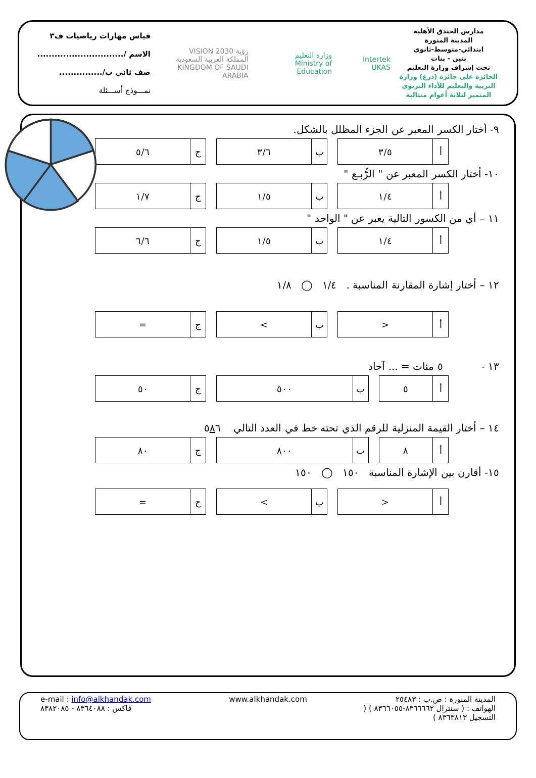مدارس الخندق الأهلية
المدينة المنورة
ابتدائي-متوسط-ثانوي
بنين - بنات
تحت إشراف وزارة التعليم
الحائزة على جائزة (درع) وزارة التربية والتعليم للأداء التربوي المتميز لثلاثة أعوام متتالية
Intertek UKAS وزارة التعليم
Ministry of Education رؤية VISION 2030
المملكة العربية السعودية
KINGDOM OF SAUDI ARABIA
قياس مهارات رياضيات ف٣
الاسم /..............................
صف ثاني ب/...............
نمـــوذج أســـئلة
٩- أختار الكسر المعبر عن الجزء المظلل بالشكل.
| أ | ٣/٥ | | ب | ٣/٦ | | ج | ٥/٦ |
١٠- أختار الكسر المعبر عن " الرُّبـع "
| أ | ١/٤ | | ب | ١/٥ | | ج | ١/٧ |
١١ – أي من الكسور التالية يعبر عن " الواحد "
| أ | ١/٤ | | ب | ١/٥ | | ج | ٦/٦ |
١٢ – أختار إشارة المقارنة المناسبة . ١/٤ ◯ ١/٨
| أ | < | | ب | > | | ج | = |
١٣ - ٥ مئات = ... آحاد
| أ | ٥ | | ب | ٥٠٠ | | ج | ٥٠ |
١٤ – أختار القيمة المنزلية للرقم الذي تحته خط في العدد التالي ٥٨٦
| أ | ٨ | | ب | ٨٠٠ | | ج | ٨٠ |
١٥- أقارن بين الإشارة المناسبة ١٥٠ ◯ ١٥٠
| أ | < | | ب | > | | ج | = |
المدينة المنورة : ص.ب : ٢٥٤٨٣
الهواتف : ( سنترال ٨٣٦٦٦٦٢-٨٣٦٦٠٥٥ ) ( التسجيل ٨٣٦٣٨١٣ )
www.alkhandak.com
e-mail : info@alkhandak.com
فاكس : ٨٣٦٤٠٨٨ - ٨٣٨٢٠٨٥